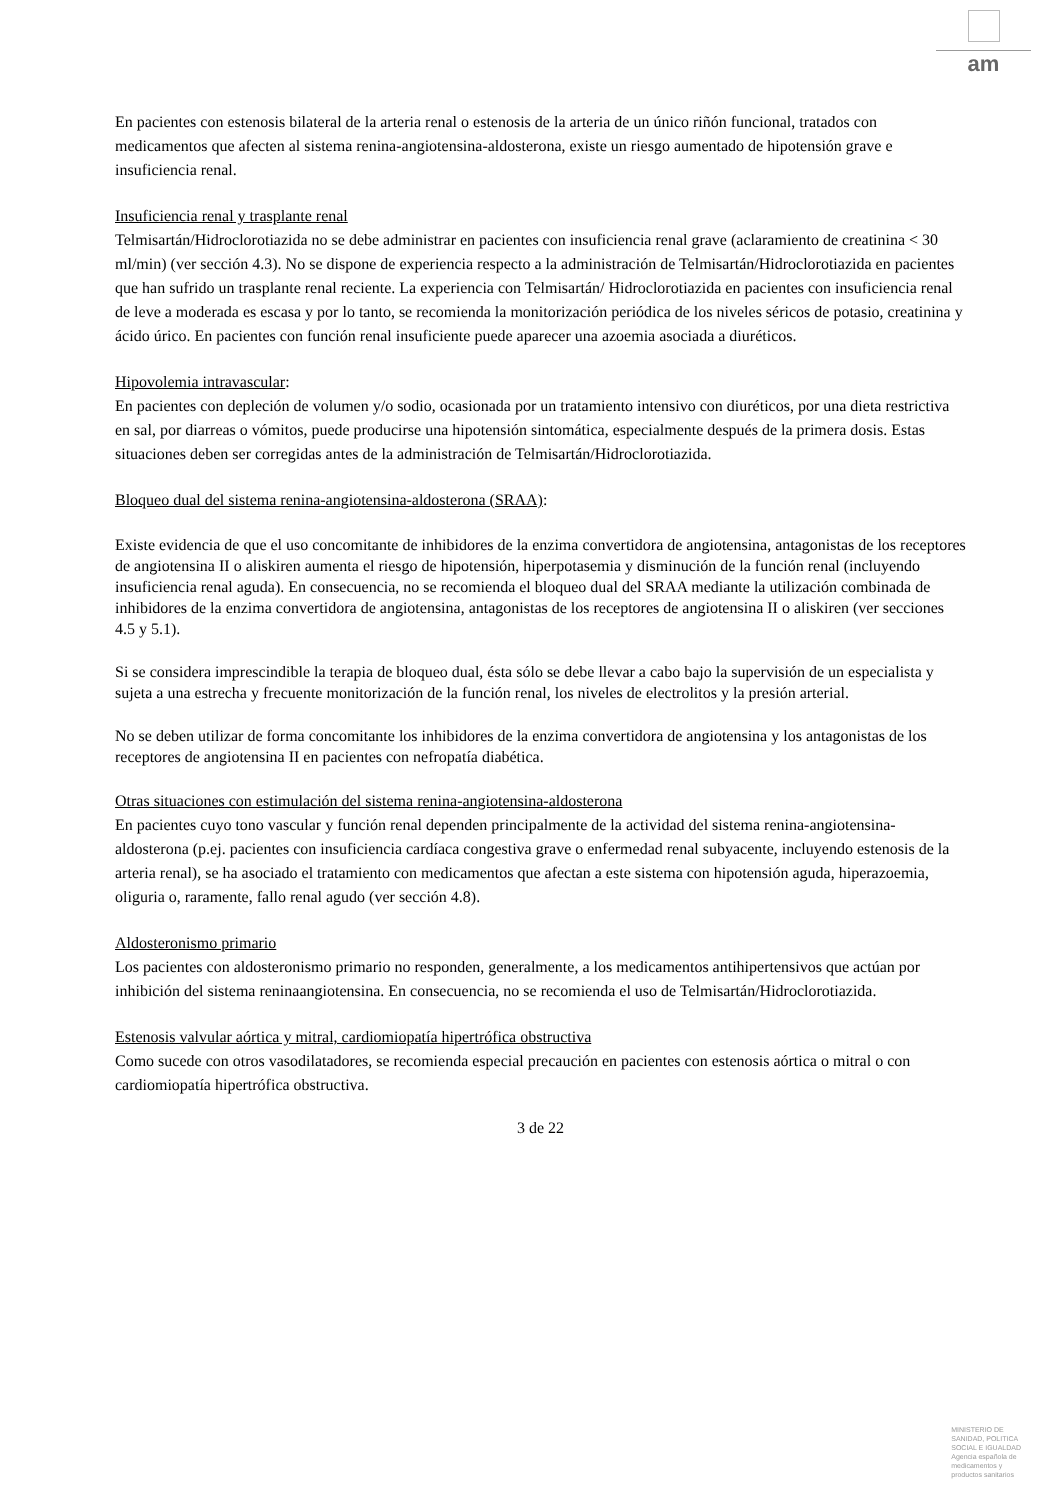am
En pacientes con estenosis bilateral de la arteria renal o estenosis de la arteria de un único riñón funcional, tratados con medicamentos que afecten al sistema renina-angiotensina-aldosterona, existe un riesgo aumentado de hipotensión grave e insuficiencia renal.
Insuficiencia renal y trasplante renal
Telmisartán/Hidroclorotiazida no se debe administrar en pacientes con insuficiencia renal grave (aclaramiento de creatinina < 30 ml/min) (ver sección 4.3). No se dispone de experiencia respecto a la administración de Telmisartán/Hidroclorotiazida en pacientes que han sufrido un trasplante renal reciente. La experiencia con Telmisartán/ Hidroclorotiazida en pacientes con insuficiencia renal de leve a moderada es escasa y por lo tanto, se recomienda la monitorización periódica de los niveles séricos de potasio, creatinina y ácido úrico. En pacientes con función renal insuficiente puede aparecer una azoemia asociada a diuréticos.
Hipovolemia intravascular:
En pacientes con depleción de volumen y/o sodio, ocasionada por un tratamiento intensivo con diuréticos, por una dieta restrictiva en sal, por diarreas o vómitos, puede producirse una hipotensión sintomática, especialmente después de la primera dosis. Estas situaciones deben ser corregidas antes de la administración de Telmisartán/Hidroclorotiazida.
Bloqueo dual del sistema renina-angiotensina-aldosterona (SRAA):
Existe evidencia de que el uso concomitante de inhibidores de la enzima convertidora de angiotensina, antagonistas de los receptores de angiotensina II o aliskiren aumenta el riesgo de hipotensión, hiperpotasemia y disminución de la función renal (incluyendo insuficiencia renal aguda). En consecuencia, no se recomienda el bloqueo dual del SRAA mediante la utilización combinada de inhibidores de la enzima convertidora de angiotensina, antagonistas de los receptores de angiotensina II o aliskiren (ver secciones 4.5 y 5.1).
Si se considera imprescindible la terapia de bloqueo dual, ésta sólo se debe llevar a cabo bajo la supervisión de un especialista y sujeta a una estrecha y frecuente monitorización de la función renal, los niveles de electrolitos y la presión arterial.
No se deben utilizar de forma concomitante los inhibidores de la enzima convertidora de angiotensina y los antagonistas de los receptores de angiotensina II en pacientes con nefropatía diabética.
Otras situaciones con estimulación del sistema renina-angiotensina-aldosterona
En pacientes cuyo tono vascular y función renal dependen principalmente de la actividad del sistema renina-angiotensina-aldosterona (p.ej. pacientes con insuficiencia cardíaca congestiva grave o enfermedad renal subyacente, incluyendo estenosis de la arteria renal), se ha asociado el tratamiento con medicamentos que afectan a este sistema con hipotensión aguda, hiperazoemia, oliguria o, raramente, fallo renal agudo (ver sección 4.8).
Aldosteronismo primario
Los pacientes con aldosteronismo primario no responden, generalmente, a los medicamentos antihipertensivos que actúan por inhibición del sistema reninaangiotensina. En consecuencia, no se recomienda el uso de Telmisartán/Hidroclorotiazida.
Estenosis valvular aórtica y mitral, cardiomiopatía hipertrófica obstructiva
Como sucede con otros vasodilatadores, se recomienda especial precaución en pacientes con estenosis aórtica o mitral o con cardiomiopatía hipertrófica obstructiva.
3 de 22
MINISTERIO DE
SANIDAD, POLITICA
SOCIAL E IGUALDAD
Agencia española de
medicamentos y
productos sanitarios